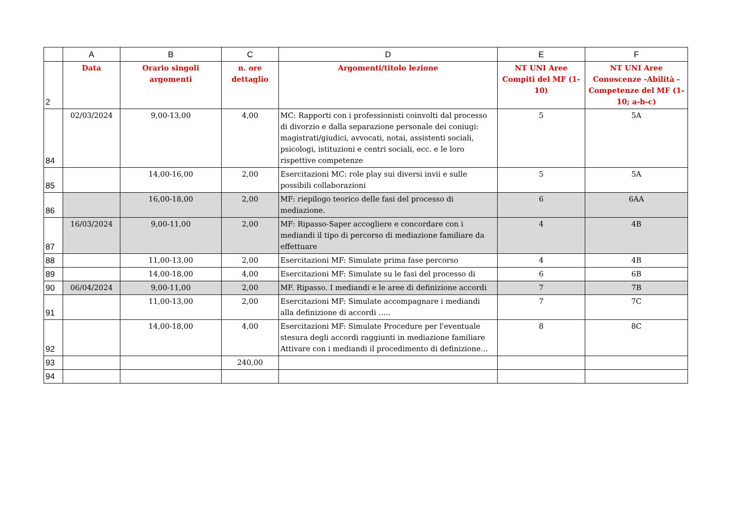| | A | B | C | D | E | F |
| --- | --- | --- | --- | --- | --- | --- |
| 2 | Data | Orario singoli argomenti | n. ore dettaglio | Argomenti/titolo lezione | NT UNI Aree Compiti del MF (1-10) | NT UNI Aree Conoscenze -Abilità - Competenze del MF (1-10; a-b-c) |
| 84 | 02/03/2024 | 9,00-13,00 | 4,00 | MC: Rapporti con i professionisti coinvolti dal processo di divorzio e dalla separazione personale dei coniugi: magistrati/giudici, avvocati, notai, assistenti sociali, psicologi, istituzioni e centri sociali, ecc. e le loro rispettive competenze | 5 | 5A |
| 85 | | 14,00-16,00 | 2,00 | Esercitazioni MC: role play sui diversi invii e sulle possibili collaborazioni | 5 | 5A |
| 86 | | 16,00-18,00 | 2,00 | MF: riepilogo teorico delle fasi del processo di mediazione. | 6 | 6AA |
| 87 | 16/03/2024 | 9,00-11,00 | 2,00 | MF: Ripasso-Saper accogliere e concordare con i mediandi il tipo di percorso di mediazione familiare da effettuare | 4 | 4B |
| 88 | | 11,00-13,00 | 2,00 | Esercitazioni MF: Simulate prima fase percorso | 4 | 4B |
| 89 | | 14,00-18,00 | 4,00 | Esercitazioni MF: Simulate su le fasi del processo di | 6 | 6B |
| 90 | 06/04/2024 | 9,00-11,00 | 2,00 | MF. Ripasso. I mediandi e le aree di definizione accordi | 7 | 7B |
| 91 | | 11,00-13,00 | 2,00 | Esercitazioni MF: Simulate accompagnare i mediandi alla definizione di accordi ….. | 7 | 7C |
| 92 | | 14,00-18,00 | 4,00 | Esercitazioni MF: Simulate Procedure per l'eventuale stesura degli accordi raggiunti in mediazione familiare Attivare con i mediandi il procedimento di definizione… | 8 | 8C |
| 93 | | | 240,00 | | | |
| 94 | | | | | | |